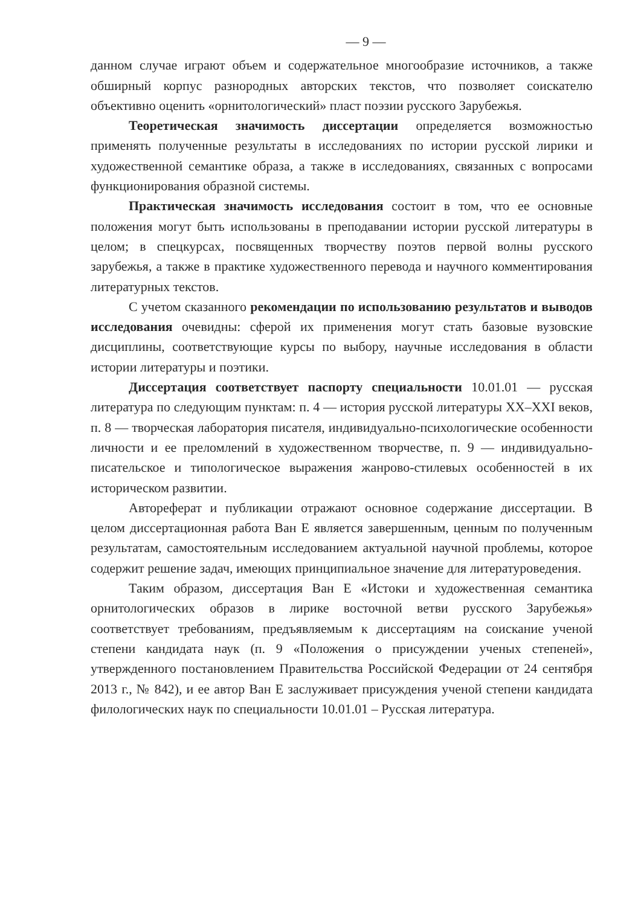— 9 —
данном случае играют объем и содержательное многообразие источников, а также обширный корпус разнородных авторских текстов, что позволяет соискателю объективно оценить «орнитологический» пласт поэзии русского Зарубежья.
Теоретическая значимость диссертации определяется возможностью применять полученные результаты в исследованиях по истории русской лирики и художественной семантике образа, а также в исследованиях, связанных с вопросами функционирования образной системы.
Практическая значимость исследования состоит в том, что ее основные положения могут быть использованы в преподавании истории русской литературы в целом; в спецкурсах, посвященных творчеству поэтов первой волны русского зарубежья, а также в практике художественного перевода и научного комментирования литературных текстов.
С учетом сказанного рекомендации по использованию результатов и выводов исследования очевидны: сферой их применения могут стать базовые вузовские дисциплины, соответствующие курсы по выбору, научные исследования в области истории литературы и поэтики.
Диссертация соответствует паспорту специальности 10.01.01 — русская литература по следующим пунктам: п. 4 — история русской литературы XX–XXI веков, п. 8 — творческая лаборатория писателя, индивидуально-психологические особенности личности и ее преломлений в художественном творчестве, п. 9 — индивидуально-писательское и типологическое выражения жанрово-стилевых особенностей в их историческом развитии.
Автореферат и публикации отражают основное содержание диссертации. В целом диссертационная работа Ван Е является завершенным, ценным по полученным результатам, самостоятельным исследованием актуальной научной проблемы, которое содержит решение задач, имеющих принципиальное значение для литературоведения.
Таким образом, диссертация Ван Е «Истоки и художественная семантика орнитологических образов в лирике восточной ветви русского Зарубежья» соответствует требованиям, предъявляемым к диссертациям на соискание ученой степени кандидата наук (п. 9 «Положения о присуждении ученых степеней», утвержденного постановлением Правительства Российской Федерации от 24 сентября 2013 г., № 842), и ее автор Ван Е заслуживает присуждения ученой степени кандидата филологических наук по специальности 10.01.01 – Русская литература.